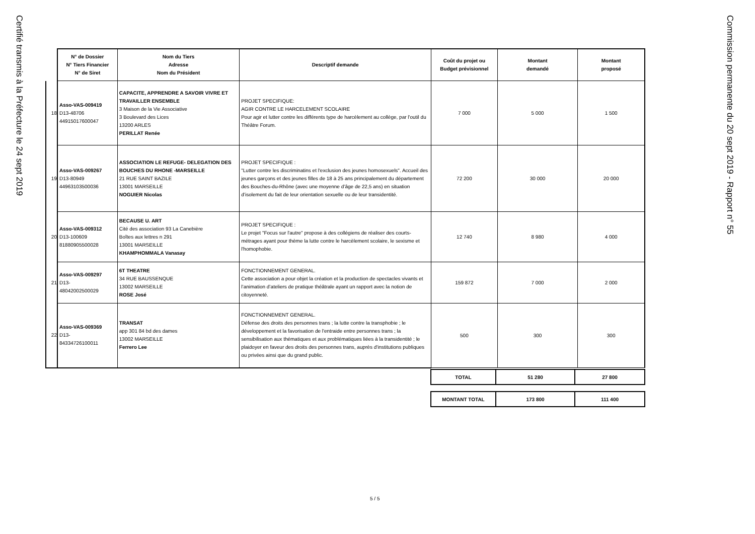Certifié transmis à la Préfecture le 24 sept 2019
Commission permanente du 20 sept 2019 - Rapport n° 55
| | N° de Dossier N° Tiers Financier N° de Siret | Nom du Tiers Adresse Nom du Président | Descriptif demande | Coût du projet ou Budget prévisionnel | Montant demandé | Montant proposé |
| 18 | Asso-VAS-009419 D13-48706 44915017600047 | CAPACITE, APPRENDRE A SAVOIR VIVRE ET TRAVAILLER ENSEMBLE 3 Maison de la Vie Associative 3 Boulevard des Lices 13200 ARLES PERILLAT Renée | PROJET SPECIFIQUE: AGIR CONTRE LE HARCELEMENT SCOLAIRE Pour agir et lutter contre les différents type de harcèlement au collège, par l'outil du Théâtre Forum. | 7 000 | 5 000 | 1 500 |
| 19 | Asso-VAS-009267 D13-80949 44963103500036 | ASSOCIATION LE REFUGE- DELEGATION DES BOUCHES DU RHONE -MARSEILLE 21 RUE SAINT BAZILE 13001 MARSEILLE NOGUIER Nicolas | PROJET SPECIFIQUE : "Lutter contre les discriminatins et l'exclusion des jeunes homosexuels". Accueil des jeunes garçons et des jeunes filles de 18 à 25 ans principalement du département des Bouches-du-Rhône (avec une moyenne d’âge de 22,5 ans) en situation d’isolement du fait de leur orientation sexuelle ou de leur transidentité. | 72 200 | 30 000 | 20 000 |
| 20 | Asso-VAS-009312 D13-100609 81880905500028 | BECAUSE U. ART Cité des association 93 La Canebière Boîtes aux lettres n 291 13001 MARSEILLE KHAMPHOMMALA Vanasay | PROJET SPECIFIQUE : Le projet "Focus sur l'autre" propose à des collégiens de réaliser des courts-métrages ayant pour thème la lutte contre le harcèlement scolaire, le sexisme et l'homophobie. | 12 740 | 8 980 | 4 000 |
| 21 | Asso-VAS-009297 D13- 48042002500029 | 6T THEATRE 34 RUE BAUSSENQUE 13002 MARSEILLE ROSE José | FONCTIONNEMENT GENERAL. Cette association a pour objet la création et la production de spectacles vivants et l’animation d’ateliers de pratique théâtrale ayant un rapport avec la notion de citoyenneté. | 159 872 | 7 000 | 2 000 |
| 22 | Asso-VAS-009369 D13- 84334726100011 | TRANSAT app 301 84 bd des dames 13002 MARSEILLE Ferrero Lee | FONCTIONNEMENT GENERAL. Défense des droits des personnes trans ; la lutte contre la transphobie ; le développement et la favorisation de l'entraide entre personnes trans ; la sensibilisation aux thématiques et aux problématiques liées à la transidentité ; le plaidoyer en faveur des droits des personnes trans, auprès d'institutions publiques ou privées ainsi que du grand public. | 500 | 300 | 300 |
| TOTAL | 51 280 | 27 800 |
| MONTANT TOTAL | 173 800 | 111 400 |
5 / 5